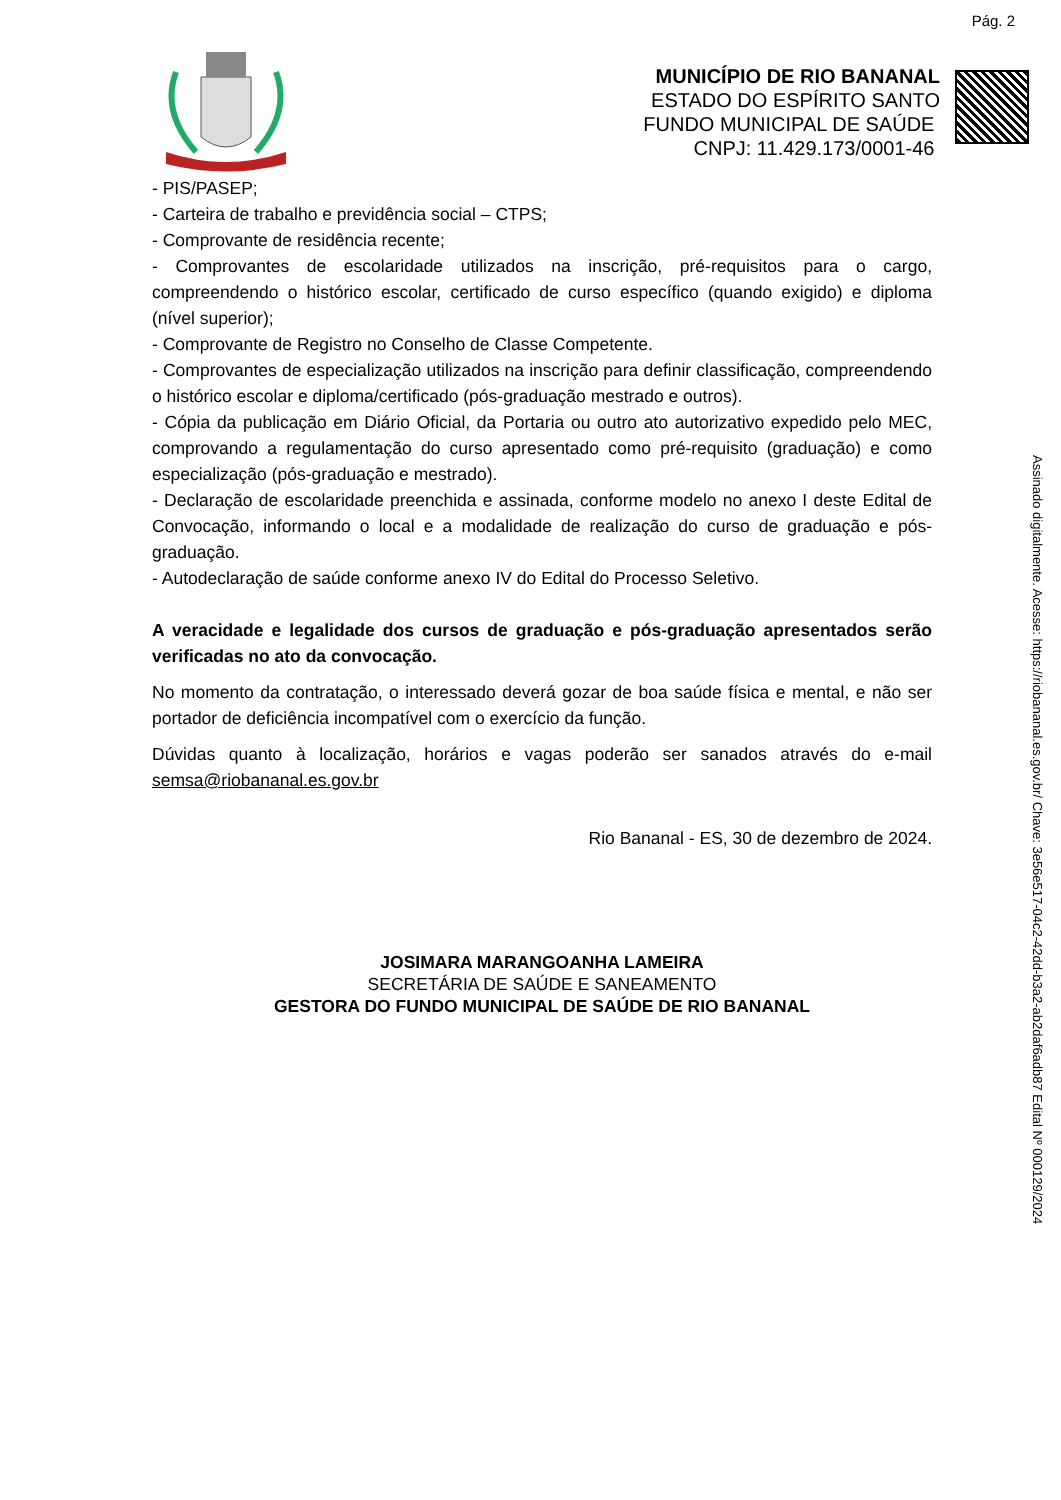Pág. 2
MUNICÍPIO DE RIO BANANAL
ESTADO DO ESPÍRITO SANTO
FUNDO MUNICIPAL DE SAÚDE
CNPJ: 11.429.173/0001-46
- PIS/PASEP;
- Carteira de trabalho e previdência social – CTPS;
- Comprovante de residência recente;
- Comprovantes de escolaridade utilizados na inscrição, pré-requisitos para o cargo, compreendendo o histórico escolar, certificado de curso específico (quando exigido) e diploma (nível superior);
- Comprovante de Registro no Conselho de Classe Competente.
- Comprovantes de especialização utilizados na inscrição para definir classificação, compreendendo o histórico escolar e diploma/certificado (pós-graduação mestrado e outros).
- Cópia da publicação em Diário Oficial, da Portaria ou outro ato autorizativo expedido pelo MEC, comprovando a regulamentação do curso apresentado como pré-requisito (graduação) e como especialização (pós-graduação e mestrado).
- Declaração de escolaridade preenchida e assinada, conforme modelo no anexo I deste Edital de Convocação, informando o local e a modalidade de realização do curso de graduação e pós-graduação.
- Autodeclaração de saúde conforme anexo IV do Edital do Processo Seletivo.
A veracidade e legalidade dos cursos de graduação e pós-graduação apresentados serão verificadas no ato da convocação.
No momento da contratação, o interessado deverá gozar de boa saúde física e mental, e não ser portador de deficiência incompatível com o exercício da função.
Dúvidas quanto à localização, horários e vagas poderão ser sanados através do e-mail semsa@riobananal.es.gov.br
Rio Bananal - ES, 30 de dezembro de 2024.
JOSIMARA MARANGOANHA LAMEIRA
SECRETÁRIA DE SAÚDE E SANEAMENTO
GESTORA DO FUNDO MUNICIPAL DE SAÚDE DE RIO BANANAL
Assinado digitalmente. Acesse: https://riobananal.es.gov.br/ Chave: 3e56e517-04c2-42dd-b3a2-ab2daf6adb87 Edital Nº 000129/2024